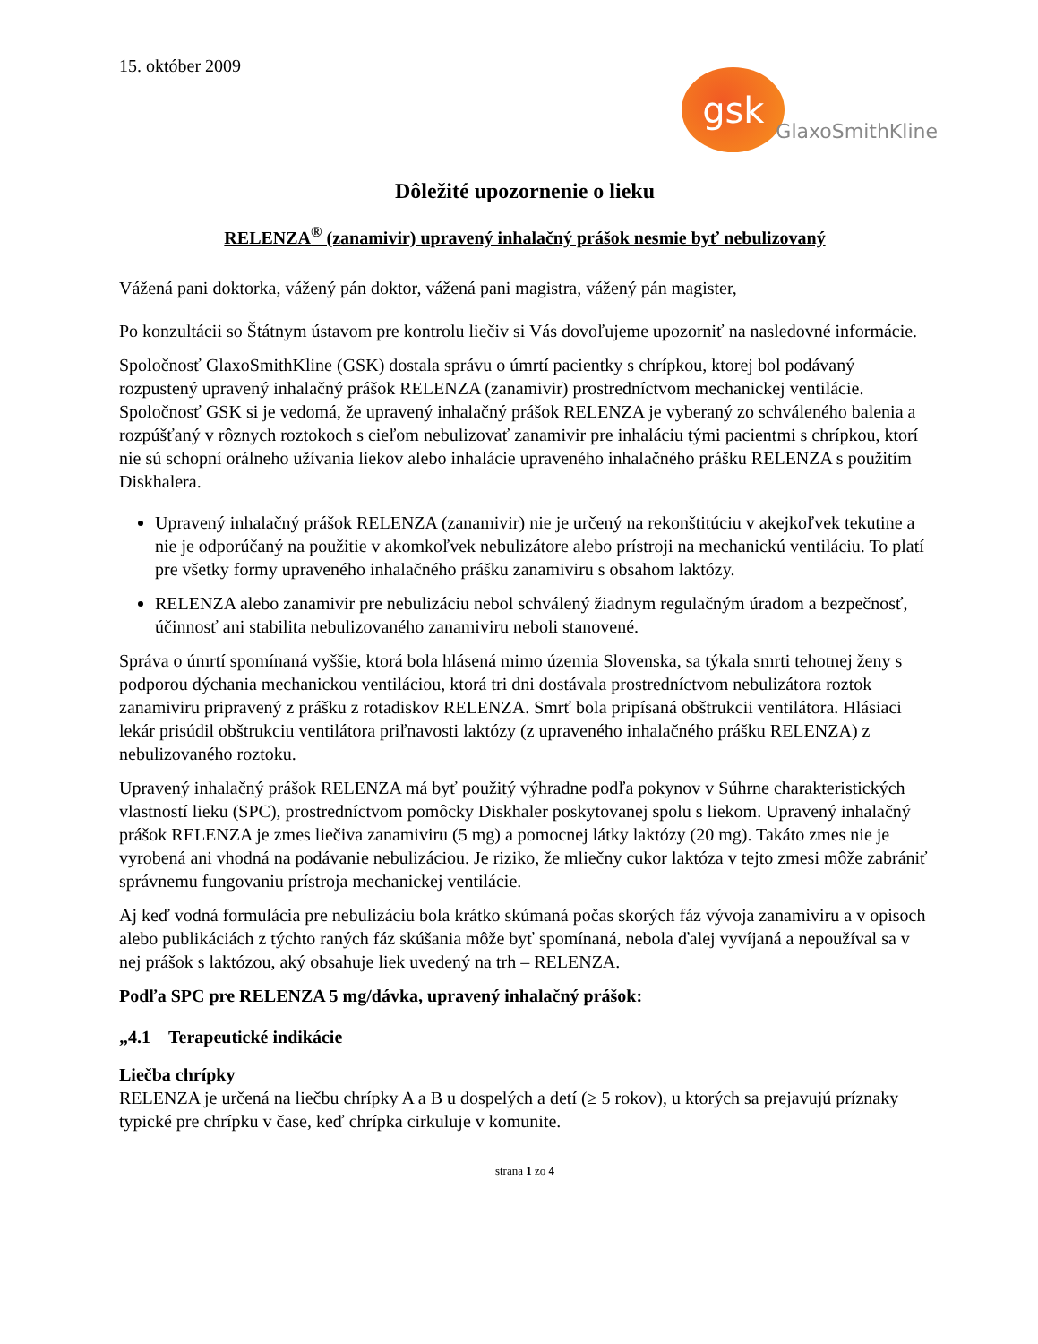15. október 2009
gsk
GlaxoSmithKline
Dôležité upozornenie o lieku
RELENZA<sup>®</sup> (zanamivir) upravený inhalačný prášok nesmie byť nebulizovaný
Vážená pani doktorka, vážený pán doktor, vážená pani magistra, vážený pán magister,
Po konzultácii so Štátnym ústavom pre kontrolu liečiv si Vás dovoľujeme upozorniť na nasledovné informácie.
Spoločnosť GlaxoSmithKline (GSK) dostala správu o úmrtí pacientky s chrípkou, ktorej bol podávaný rozpustený upravený inhalačný prášok RELENZA (zanamivir) prostredníctvom mechanickej ventilácie. Spoločnosť GSK si je vedomá, že upravený inhalačný prášok RELENZA je vyberaný zo schváleného balenia a rozpúšťaný v rôznych roztokoch s cieľom nebulizovať zanamivir pre inhaláciu tými pacientmi s chrípkou, ktorí nie sú schopní orálneho užívania liekov alebo inhalácie upraveného inhalačného prášku RELENZA s použitím Diskhalera.
Upravený inhalačný prášok RELENZA (zanamivir) nie je určený na rekonštitúciu v akejkoľvek tekutine a nie je odporúčaný na použitie v akomkoľvek nebulizátore alebo prístroji na mechanickú ventiláciu. To platí pre všetky formy upraveného inhalačného prášku zanamiviru s obsahom laktózy.
RELENZA alebo zanamivir pre nebulizáciu nebol schválený žiadnym regulačným úradom a bezpečnosť, účinnosť ani stabilita nebulizovaného zanamiviru neboli stanovené.
Správa o úmrtí spomínaná vyššie, ktorá bola hlásená mimo územia Slovenska, sa týkala smrti tehotnej ženy s podporou dýchania mechanickou ventiláciou, ktorá tri dni dostávala prostredníctvom nebulizátora roztok zanamiviru pripravený z prášku z rotadiskov RELENZA. Smrť bola pripísaná obštrukcii ventilátora. Hlásiaci lekár prisúdil obštrukciu ventilátora priľnavosti laktózy (z upraveného inhalačného prášku RELENZA) z nebulizovaného roztoku.
Upravený inhalačný prášok RELENZA má byť použitý výhradne podľa pokynov v Súhrne charakteristických vlastností lieku (SPC), prostredníctvom pomôcky Diskhaler poskytovanej spolu s liekom. Upravený inhalačný prášok RELENZA je zmes liečiva zanamiviru (5 mg) a pomocnej látky laktózy (20 mg). Takáto zmes nie je vyrobená ani vhodná na podávanie nebulizáciou. Je riziko, že mliečny cukor laktóza v tejto zmesi môže zabrániť správnemu fungovaniu prístroja mechanickej ventilácie.
Aj keď vodná formulácia pre nebulizáciu bola krátko skúmaná počas skorých fáz vývoja zanamiviru a v opisoch alebo publikáciách z týchto raných fáz skúšania môže byť spomínaná, nebola ďalej vyvíjaná a nepoužíval sa v nej prášok s laktózou, aký obsahuje liek uvedený na trh – RELENZA.
Podľa SPC pre RELENZA 5 mg/dávka, upravený inhalačný prášok:
„4.1 Terapeutické indikácie
Liečba chrípky
RELENZA je určená na liečbu chrípky A a B u dospelých a detí (≥ 5 rokov), u ktorých sa prejavujú príznaky typické pre chrípku v čase, keď chrípka cirkuluje v komunite.
strana 1 zo 4